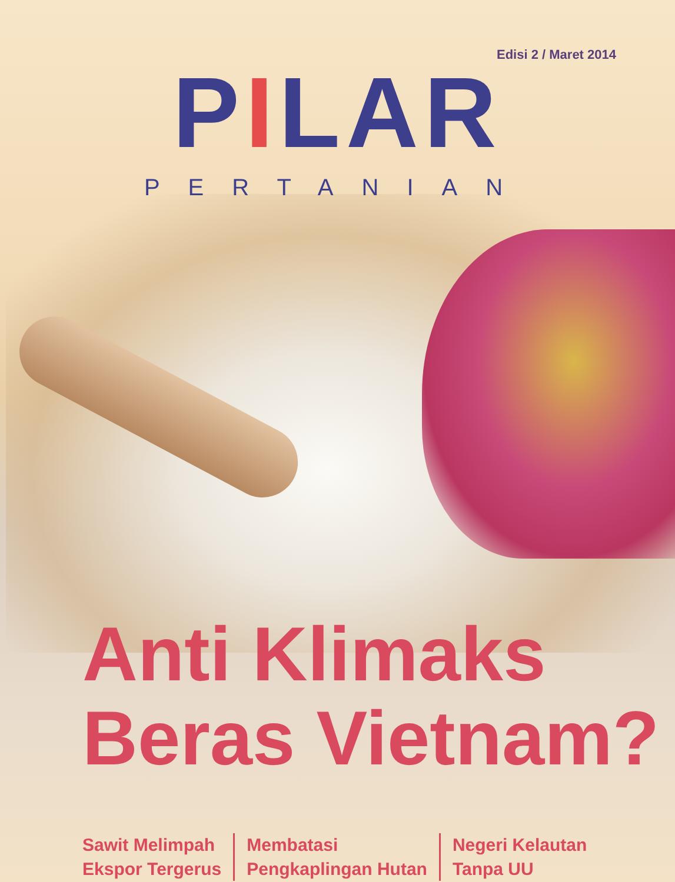Edisi 2 / Maret 2014
PILAR
PERTANIAN
Anti Klimaks
Beras Vietnam?
Sawit Melimpah
Ekspor Tergerus
Membatasi
Pengkaplingan Hutan
Negeri Kelautan
Tanpa UU